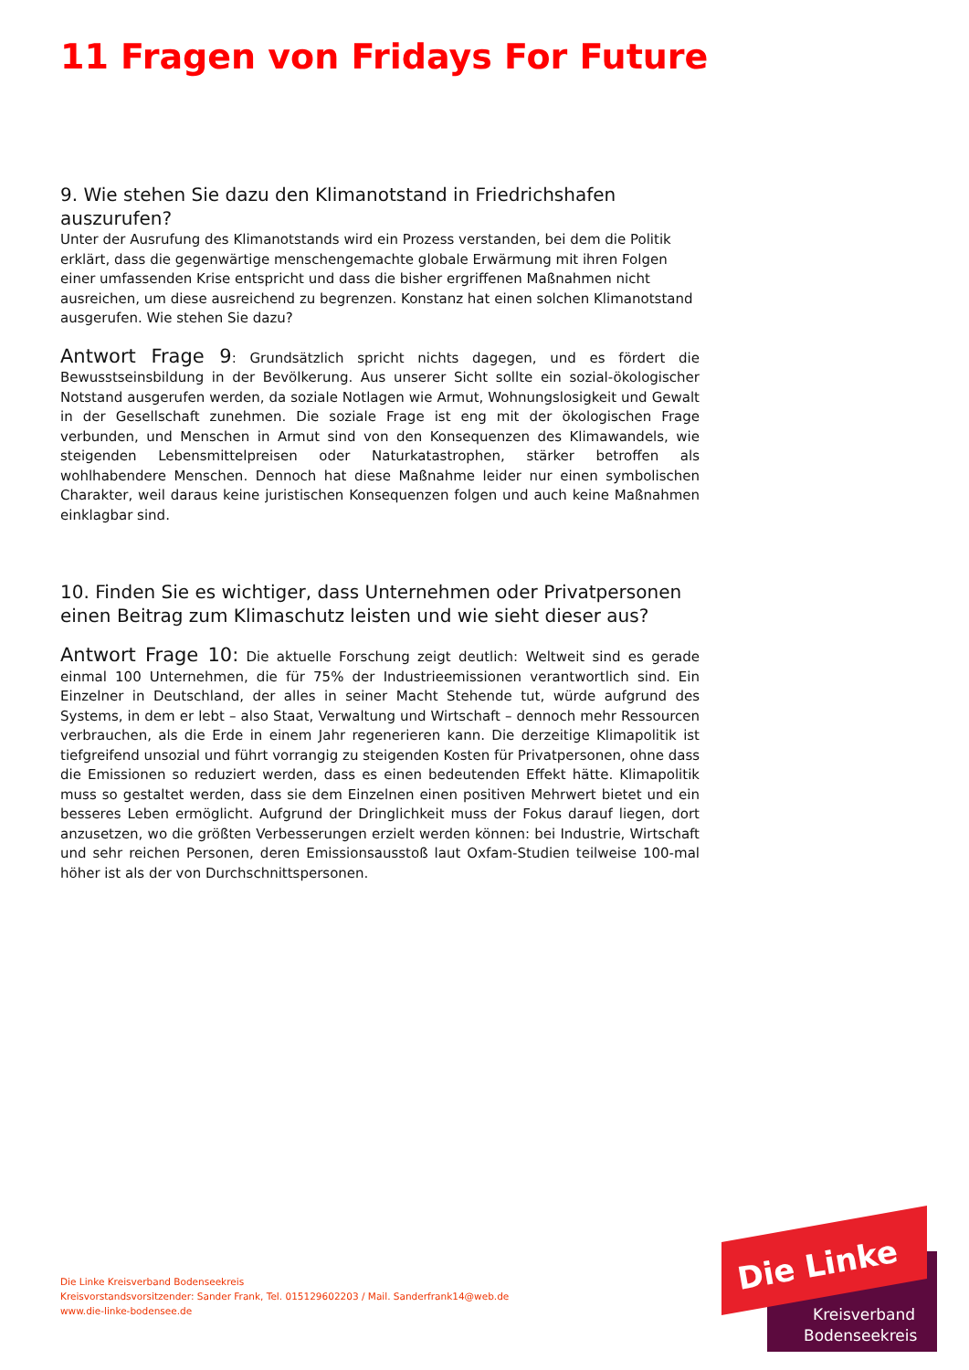11 Fragen von Fridays For Future
9. Wie stehen Sie dazu den Klimanotstand in Friedrichshafen auszurufen?
Unter der Ausrufung des Klimanotstands wird ein Prozess verstanden, bei dem die Politik erklärt, dass die gegenwärtige menschengemachte globale Erwärmung mit ihren Folgen einer umfassenden Krise entspricht und dass die bisher ergriffenen Maßnahmen nicht ausreichen, um diese ausreichend zu begrenzen. Konstanz hat einen solchen Klimanotstand ausgerufen. Wie stehen Sie dazu?
Antwort Frage 9: Grundsätzlich spricht nichts dagegen, und es fördert die Bewusstseinsbildung in der Bevölkerung. Aus unserer Sicht sollte ein sozial-ökologischer Notstand ausgerufen werden, da soziale Notlagen wie Armut, Wohnungslosigkeit und Gewalt in der Gesellschaft zunehmen. Die soziale Frage ist eng mit der ökologischen Frage verbunden, und Menschen in Armut sind von den Konsequenzen des Klimawandels, wie steigenden Lebensmittelpreisen oder Naturkatastrophen, stärker betroffen als wohlhabendere Menschen. Dennoch hat diese Maßnahme leider nur einen symbolischen Charakter, weil daraus keine juristischen Konsequenzen folgen und auch keine Maßnahmen einklagbar sind.
10. Finden Sie es wichtiger, dass Unternehmen oder Privatpersonen einen Beitrag zum Klimaschutz leisten und wie sieht dieser aus?
Antwort Frage 10: Die aktuelle Forschung zeigt deutlich: Weltweit sind es gerade einmal 100 Unternehmen, die für 75% der Industrieemissionen verantwortlich sind. Ein Einzelner in Deutschland, der alles in seiner Macht Stehende tut, würde aufgrund des Systems, in dem er lebt – also Staat, Verwaltung und Wirtschaft – dennoch mehr Ressourcen verbrauchen, als die Erde in einem Jahr regenerieren kann. Die derzeitige Klimapolitik ist tiefgreifend unsozial und führt vorrangig zu steigenden Kosten für Privatpersonen, ohne dass die Emissionen so reduziert werden, dass es einen bedeutenden Effekt hätte. Klimapolitik muss so gestaltet werden, dass sie dem Einzelnen einen positiven Mehrwert bietet und ein besseres Leben ermöglicht. Aufgrund der Dringlichkeit muss der Fokus darauf liegen, dort anzusetzen, wo die größten Verbesserungen erzielt werden können: bei Industrie, Wirtschaft und sehr reichen Personen, deren Emissionsausstoß laut Oxfam-Studien teilweise 100-mal höher ist als der von Durchschnittspersonen.
Die Linke Kreisverband Bodenseekreis
Kreisvorstandsvorsitzender: Sander Frank, Tel. 015129602203 / Mail. Sanderfrank14@web.de
www.die-linke-bodensee.de
Die Linke
Kreisverband
Bodenseekreis